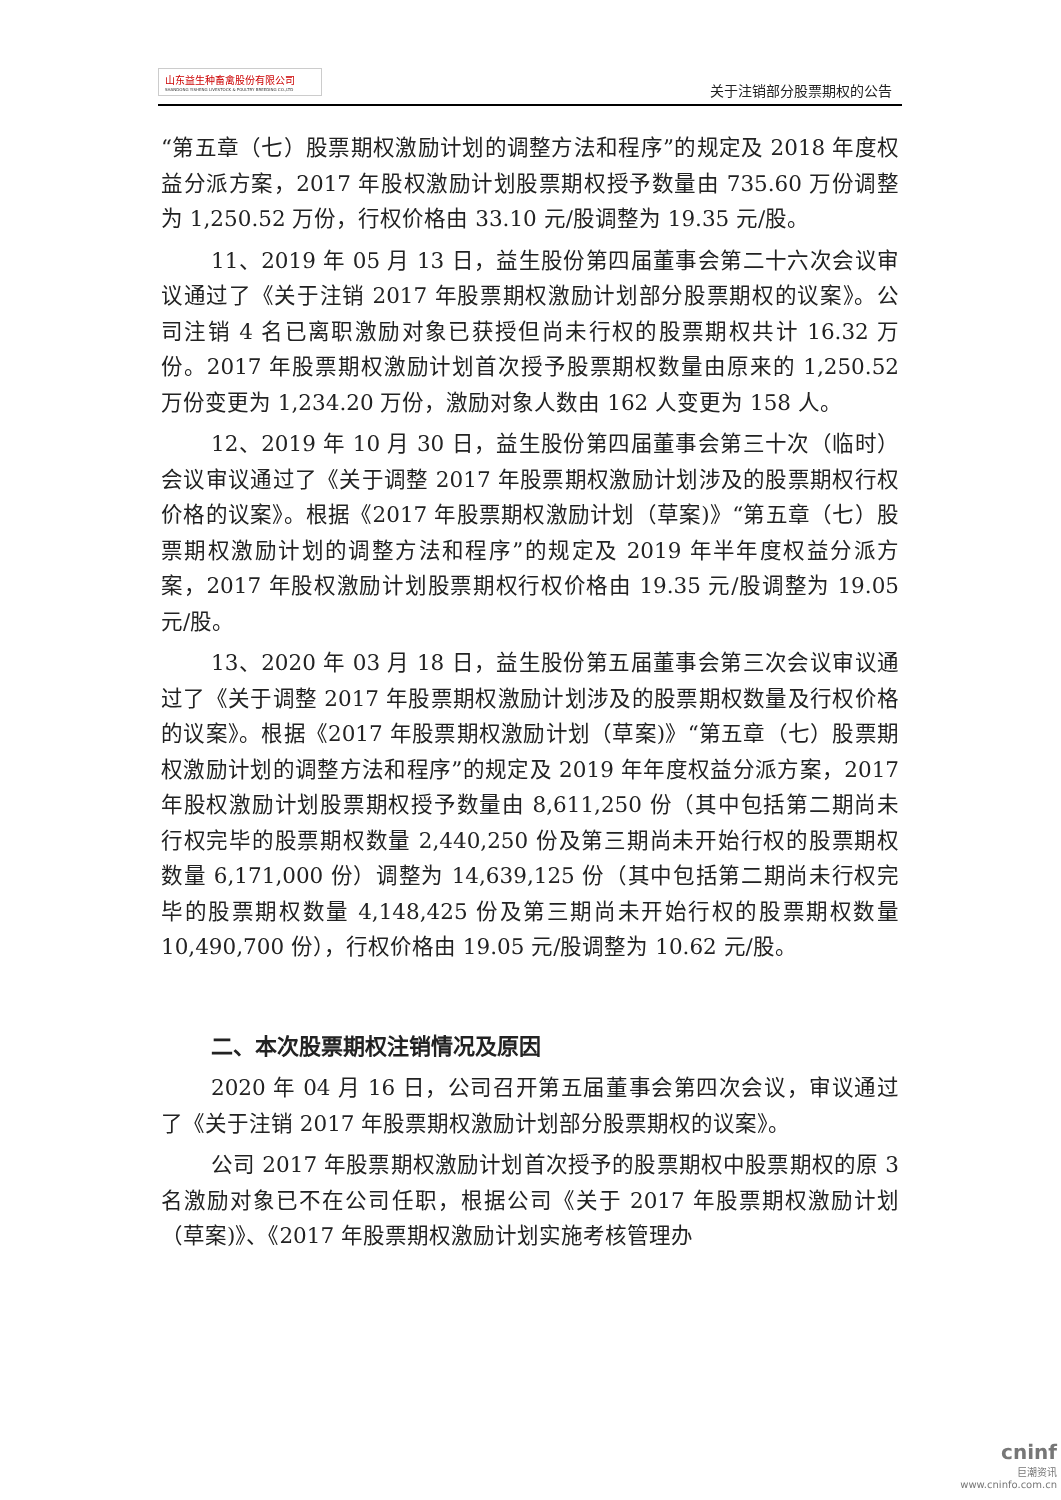山东益生种畜禽股份有限公司
SHANDONG YISHENG LIVESTOCK & POULTRY BREEDING CO.,LTD
关于注销部分股票期权的公告
“第五章（七）股票期权激励计划的调整方法和程序”的规定及 2018 年度权益分派方案，2017 年股权激励计划股票期权授予数量由 735.60 万份调整为 1,250.52 万份，行权价格由 33.10 元/股调整为 19.35 元/股。
11、2019 年 05 月 13 日，益生股份第四届董事会第二十六次会议审议通过了《关于注销 2017 年股票期权激励计划部分股票期权的议案》。公司注销 4 名已离职激励对象已获授但尚未行权的股票期权共计 16.32 万份。2017 年股票期权激励计划首次授予股票期权数量由原来的 1,250.52 万份变更为 1,234.20 万份，激励对象人数由 162 人变更为 158 人。
12、2019 年 10 月 30 日，益生股份第四届董事会第三十次（临时）会议审议通过了《关于调整 2017 年股票期权激励计划涉及的股票期权行权价格的议案》。根据《2017 年股票期权激励计划（草案)》“第五章（七）股票期权激励计划的调整方法和程序”的规定及 2019 年半年度权益分派方案，2017 年股权激励计划股票期权行权价格由 19.35 元/股调整为 19.05 元/股。
13、2020 年 03 月 18 日，益生股份第五届董事会第三次会议审议通过了《关于调整 2017 年股票期权激励计划涉及的股票期权数量及行权价格的议案》。根据《2017 年股票期权激励计划（草案)》“第五章（七）股票期权激励计划的调整方法和程序”的规定及 2019 年年度权益分派方案，2017 年股权激励计划股票期权授予数量由 8,611,250 份（其中包括第二期尚未行权完毕的股票期权数量 2,440,250 份及第三期尚未开始行权的股票期权数量 6,171,000 份）调整为 14,639,125 份（其中包括第二期尚未行权完毕的股票期权数量 4,148,425 份及第三期尚未开始行权的股票期权数量 10,490,700 份），行权价格由 19.05 元/股调整为 10.62 元/股。
二、本次股票期权注销情况及原因
2020 年 04 月 16 日，公司召开第五届董事会第四次会议，审议通过了《关于注销 2017 年股票期权激励计划部分股票期权的议案》。
公司 2017 年股票期权激励计划首次授予的股票期权中股票期权的原 3 名激励对象已不在公司任职，根据公司《关于 2017 年股票期权激励计划（草案)》、《2017 年股票期权激励计划实施考核管理办
cninf
巨潮资讯
www.cninfo.com.cn